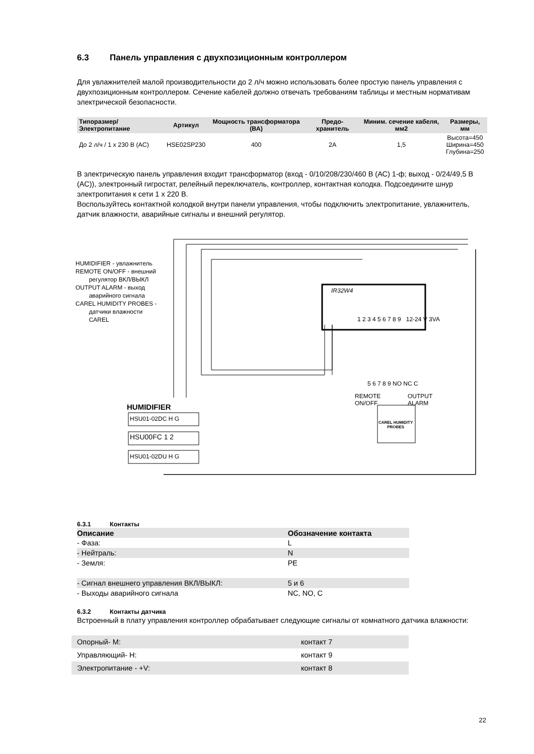6.3 Панель управления с двухпозиционным контроллером
Для увлажнителей малой производительности до 2 л/ч можно использовать более простую панель управления с двухпозиционным контроллером. Сечение кабелей должно отвечать требованиям таблицы и местным нормативам электрической безопасности.
| Типоразмер/Электропитание | Артикул | Мощность трансформатора (ВА) | Предо-хранитель | Миним. сечение кабеля, мм2 | Размеры, мм |
| --- | --- | --- | --- | --- | --- |
| До 2 л/ч / 1 x 230 В (АС) | HSE02SP230 | 400 | 2A | 1,5 | Высота=450 Ширина=450 Глубина=250 |
В электрическую панель управления входит трансформатор (вход - 0/10/208/230/460 В (АС) 1-ф; выход - 0/24/49,5 В (АС)), электронный гигростат, релейный переключатель, контроллер, контактная колодка. Подсоедините шнур электропитания к сети 1 х 220 В.
Воспользуйтесь контактной колодкой внутри панели управления, чтобы подключить электропитание, увлажнитель, датчик влажности, аварийные сигналы и внешний регулятор.
HUMIDIFIER - увлажнитель
REMOTE ON/OFF - внешний
регулятор ВКЛ/ВЫКЛ
OUTPUT ALARM - выход
аварийного сигнала
CAREL HUMIDITY PROBES -
датчики влажности
CAREL
IR32W4
HUMIDIFIER
HSU01-02DC H G
HSU00FC 1 2
HSU01-02DU H G
1 2 3 4 5 6 7 8 9 12-24 V 3VA
5 6 7 8 9 NO NC C
REMOTE
ON/OFF
OUTPUT
ALARM
CAREL HUMIDITY
PROBES
6.3.1 Контакты
| Описание | Обозначение контакта |
| --- | --- |
| - Фаза: | L |
| - Нейтраль: | N |
| - Земля: | PE |
| - Сигнал внешнего управления ВКЛ/ВЫКЛ: | 5 и 6 |
| - Выходы аварийного сигнала | NC, NO, C |
6.3.2 Контакты датчика
Встроенный в плату управления контроллер обрабатывает следующие сигналы от комнатного датчика влажности:
| Опорный- М: | контакт 7 |
| Управляющий- Н: | контакт 9 |
| Электропитание - +V: | контакт 8 |
22